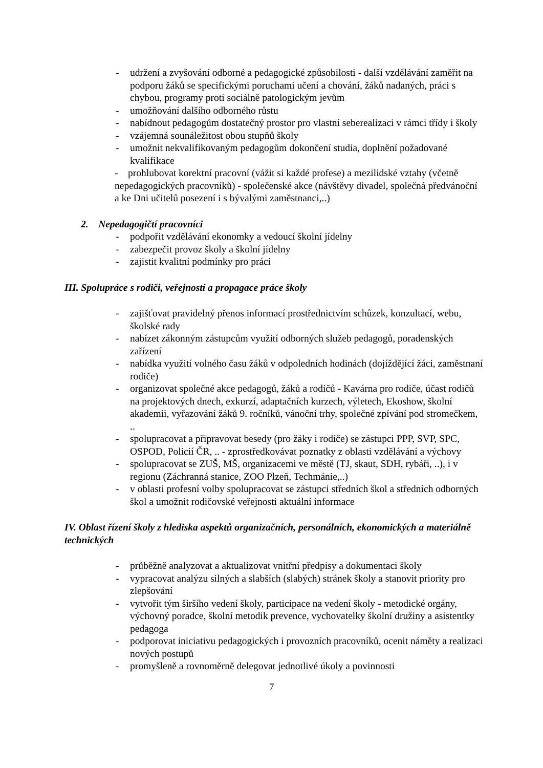- udržení a zvyšování odborné a pedagogické způsobilosti - další vzdělávání zaměřit na podporu žáků se specifickými poruchami učení a chování, žáků nadaných, práci s chybou, programy proti sociálně patologickým jevům
- umožňování dalšího odborného růstu
- nabídnout pedagogům dostatečný prostor pro vlastní seberealizaci v rámci třídy i školy
- vzájemná sounáležitost obou stupňů školy
- umožnit nekvalifikovaným pedagogům dokončení studia, doplnění požadované kvalifikace
- prohlubovat korektní pracovní (vážit si každé profese) a mezilidské vztahy (včetně nepedagogických pracovníků) - společenské akce (návštěvy divadel, společná předvánoční a ke Dni učitelů posezení i s bývalými zaměstnanci,..)
2. Nepedagogičtí pracovníci
- podpořit vzdělávání ekonomky a vedoucí školní jídelny
- zabezpečit provoz školy a školní jídelny
- zajistit kvalitní podmínky pro práci
III. Spolupráce s rodiči, veřejností a propagace práce školy
- zajišťovat pravidelný přenos informací prostřednictvím schůzek, konzultací, webu, školské rady
- nabízet zákonným zástupcům využití odborných služeb pedagogů, poradenských zařízení
- nabídka využití volného času žáků v odpoledních hodinách (dojíždějící žáci, zaměstnaní rodiče)
- organizovat společné akce pedagogů, žáků a rodičů - Kavárna pro rodiče, účast rodičů na projektových dnech, exkurzí, adaptačních kurzech, výletech, Ekoshow, školní akademii, vyřazování žáků 9. ročníků, vánoční trhy, společné zpívání pod stromečkem, ..
- spolupracovat a připravovat besedy (pro žáky i rodiče) se zástupci PPP, SVP, SPC, OSPOD, Policií ČR, .. - zprostředkovávat poznatky z oblasti vzdělávání a výchovy
- spolupracovat se ZUŠ, MŠ, organizacemi ve městě (TJ, skaut, SDH, rybáři, ..), i v regionu (Záchranná stanice, ZOO Plzeň, Techmánie,..)
- v oblasti profesní volby spolupracovat se zástupci středních škol a středních odborných škol a umožnit rodičovské veřejnosti aktuální informace
IV. Oblast řízení školy z hlediska aspektů organizačních, personálních, ekonomických a materiálně technických
- průběžně analyzovat a aktualizovat vnitřní předpisy a dokumentaci školy
- vypracovat analýzu silných a slabších (slabých) stránek školy a stanovit priority pro zlepšování
- vytvořit tým širšího vedení školy, participace na vedení školy - metodické orgány, výchovný poradce, školní metodik prevence, vychovatelky školní družiny a asistentky pedagoga
- podporovat iniciativu pedagogických i provozních pracovníků, ocenit náměty a realizaci nových postupů
- promyšleně a rovnoměrně delegovat jednotlivé úkoly a povinnosti
7